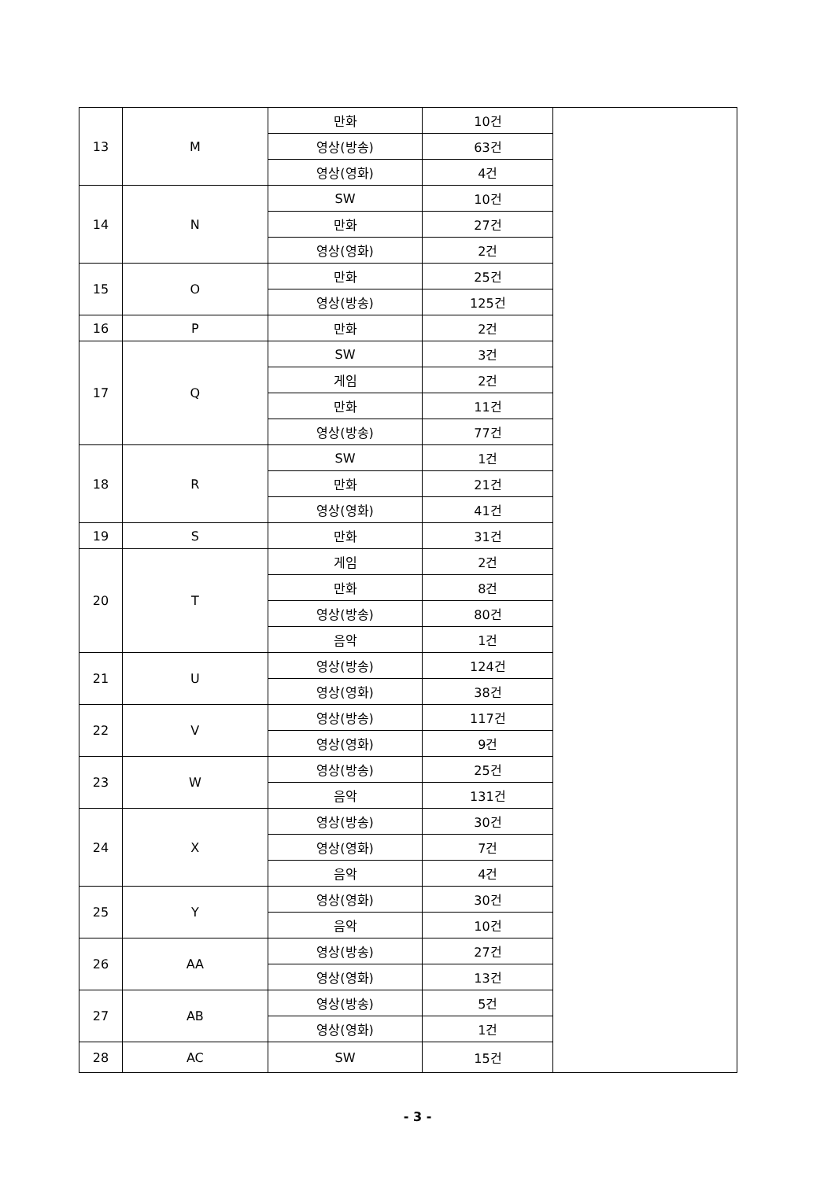| 13 | M | 만화 | 10건 | |
| | | 영상(방송) | 63건 | |
| | | 영상(영화) | 4건 | |
| 14 | N | SW | 10건 | |
| | | 만화 | 27건 | |
| | | 영상(영화) | 2건 | |
| 15 | O | 만화 | 25건 | |
| | | 영상(방송) | 125건 | |
| 16 | P | 만화 | 2건 | |
| 17 | Q | SW | 3건 | |
| | | 게임 | 2건 | |
| | | 만화 | 11건 | |
| | | 영상(방송) | 77건 | |
| 18 | R | SW | 1건 | |
| | | 만화 | 21건 | |
| | | 영상(영화) | 41건 | |
| 19 | S | 만화 | 31건 | |
| 20 | T | 게임 | 2건 | |
| | | 만화 | 8건 | |
| | | 영상(방송) | 80건 | |
| | | 음악 | 1건 | |
| 21 | U | 영상(방송) | 124건 | |
| | | 영상(영화) | 38건 | |
| 22 | V | 영상(방송) | 117건 | |
| | | 영상(영화) | 9건 | |
| 23 | W | 영상(방송) | 25건 | |
| | | 음악 | 131건 | |
| 24 | X | 영상(방송) | 30건 | |
| | | 영상(영화) | 7건 | |
| | | 음악 | 4건 | |
| 25 | Y | 영상(영화) | 30건 | |
| | | 음악 | 10건 | |
| 26 | AA | 영상(방송) | 27건 | |
| | | 영상(영화) | 13건 | |
| 27 | AB | 영상(방송) | 5건 | |
| | | 영상(영화) | 1건 | |
| 28 | AC | SW | 15건 | |
- 3 -